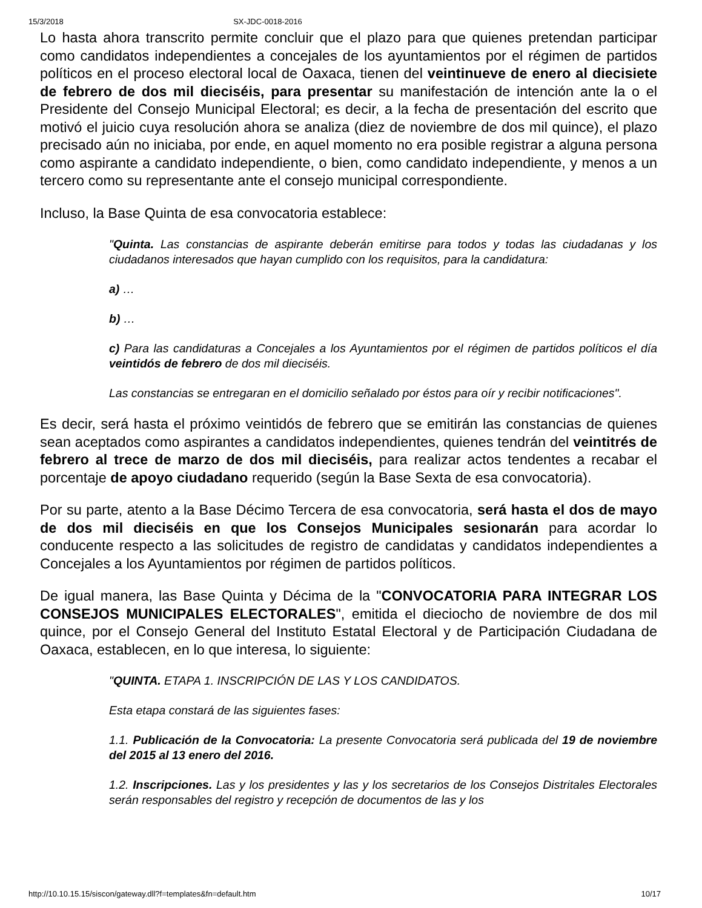15/3/2018 SX-JDC-0018-2016
Lo hasta ahora transcrito permite concluir que el plazo para que quienes pretendan participar como candidatos independientes a concejales de los ayuntamientos por el régimen de partidos políticos en el proceso electoral local de Oaxaca, tienen del veintinueve de enero al diecisiete de febrero de dos mil dieciséis, para presentar su manifestación de intención ante la o el Presidente del Consejo Municipal Electoral; es decir, a la fecha de presentación del escrito que motivó el juicio cuya resolución ahora se analiza (diez de noviembre de dos mil quince), el plazo precisado aún no iniciaba, por ende, en aquel momento no era posible registrar a alguna persona como aspirante a candidato independiente, o bien, como candidato independiente, y menos a un tercero como su representante ante el consejo municipal correspondiente.
Incluso, la Base Quinta de esa convocatoria establece:
"Quinta. Las constancias de aspirante deberán emitirse para todos y todas las ciudadanas y los ciudadanos interesados que hayan cumplido con los requisitos, para la candidatura:
a) …
b) …
c) Para las candidaturas a Concejales a los Ayuntamientos por el régimen de partidos políticos el día veintidós de febrero de dos mil dieciséis.
Las constancias se entregaran en el domicilio señalado por éstos para oír y recibir notificaciones".
Es decir, será hasta el próximo veintidós de febrero que se emitirán las constancias de quienes sean aceptados como aspirantes a candidatos independientes, quienes tendrán del veintitrés de febrero al trece de marzo de dos mil dieciséis, para realizar actos tendentes a recabar el porcentaje de apoyo ciudadano requerido (según la Base Sexta de esa convocatoria).
Por su parte, atento a la Base Décimo Tercera de esa convocatoria, será hasta el dos de mayo de dos mil dieciséis en que los Consejos Municipales sesionarán para acordar lo conducente respecto a las solicitudes de registro de candidatas y candidatos independientes a Concejales a los Ayuntamientos por régimen de partidos políticos.
De igual manera, las Base Quinta y Décima de la "CONVOCATORIA PARA INTEGRAR LOS CONSEJOS MUNICIPALES ELECTORALES", emitida el dieciocho de noviembre de dos mil quince, por el Consejo General del Instituto Estatal Electoral y de Participación Ciudadana de Oaxaca, establecen, en lo que interesa, lo siguiente:
"QUINTA. ETAPA 1. INSCRIPCIÓN DE LAS Y LOS CANDIDATOS.
Esta etapa constará de las siguientes fases:
1.1. Publicación de la Convocatoria: La presente Convocatoria será publicada del 19 de noviembre del 2015 al 13 enero del 2016.
1.2. Inscripciones. Las y los presidentes y las y los secretarios de los Consejos Distritales Electorales serán responsables del registro y recepción de documentos de las y los
http://10.10.15.15/siscon/gateway.dll?f=templates&fn=default.htm 10/17